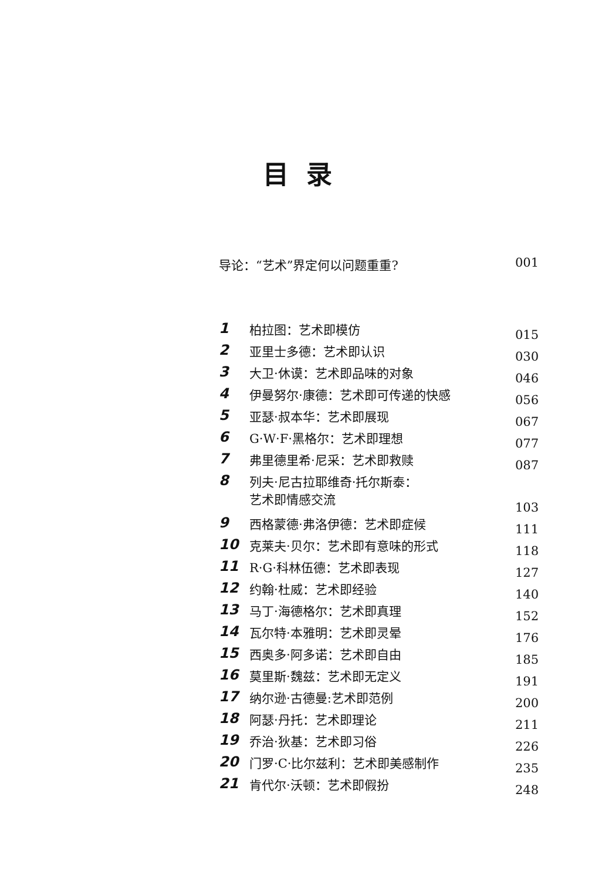目录
导论：“艺术”界定何以问题重重? 001
| 1 | 柏拉图：艺术即模仿 | 015 |
| 2 | 亚里士多德：艺术即认识 | 030 |
| 3 | 大卫·休谟：艺术即品味的对象 | 046 |
| 4 | 伊曼努尔·康德：艺术即可传递的快感 | 056 |
| 5 | 亚瑟·叔本华：艺术即展现 | 067 |
| 6 | G·W·F·黑格尔：艺术即理想 | 077 |
| 7 | 弗里德里希·尼采：艺术即救赎 | 087 |
| 8 | 列夫·尼古拉耶维奇·托尔斯泰： 艺术即情感交流 | 103 |
| 9 | 西格蒙德·弗洛伊德：艺术即症候 | 111 |
| 10 | 克莱夫·贝尔：艺术即有意味的形式 | 118 |
| 11 | R·G·科林伍德：艺术即表现 | 127 |
| 12 | 约翰·杜威：艺术即经验 | 140 |
| 13 | 马丁·海德格尔：艺术即真理 | 152 |
| 14 | 瓦尔特·本雅明：艺术即灵晕 | 176 |
| 15 | 西奥多·阿多诺：艺术即自由 | 185 |
| 16 | 莫里斯·魏兹：艺术即无定义 | 191 |
| 17 | 纳尔逊·古德曼:艺术即范例 | 200 |
| 18 | 阿瑟·丹托：艺术即理论 | 211 |
| 19 | 乔治·狄基：艺术即习俗 | 226 |
| 20 | 门罗·C·比尔兹利：艺术即美感制作 | 235 |
| 21 | 肯代尔·沃顿：艺术即假扮 | 248 |